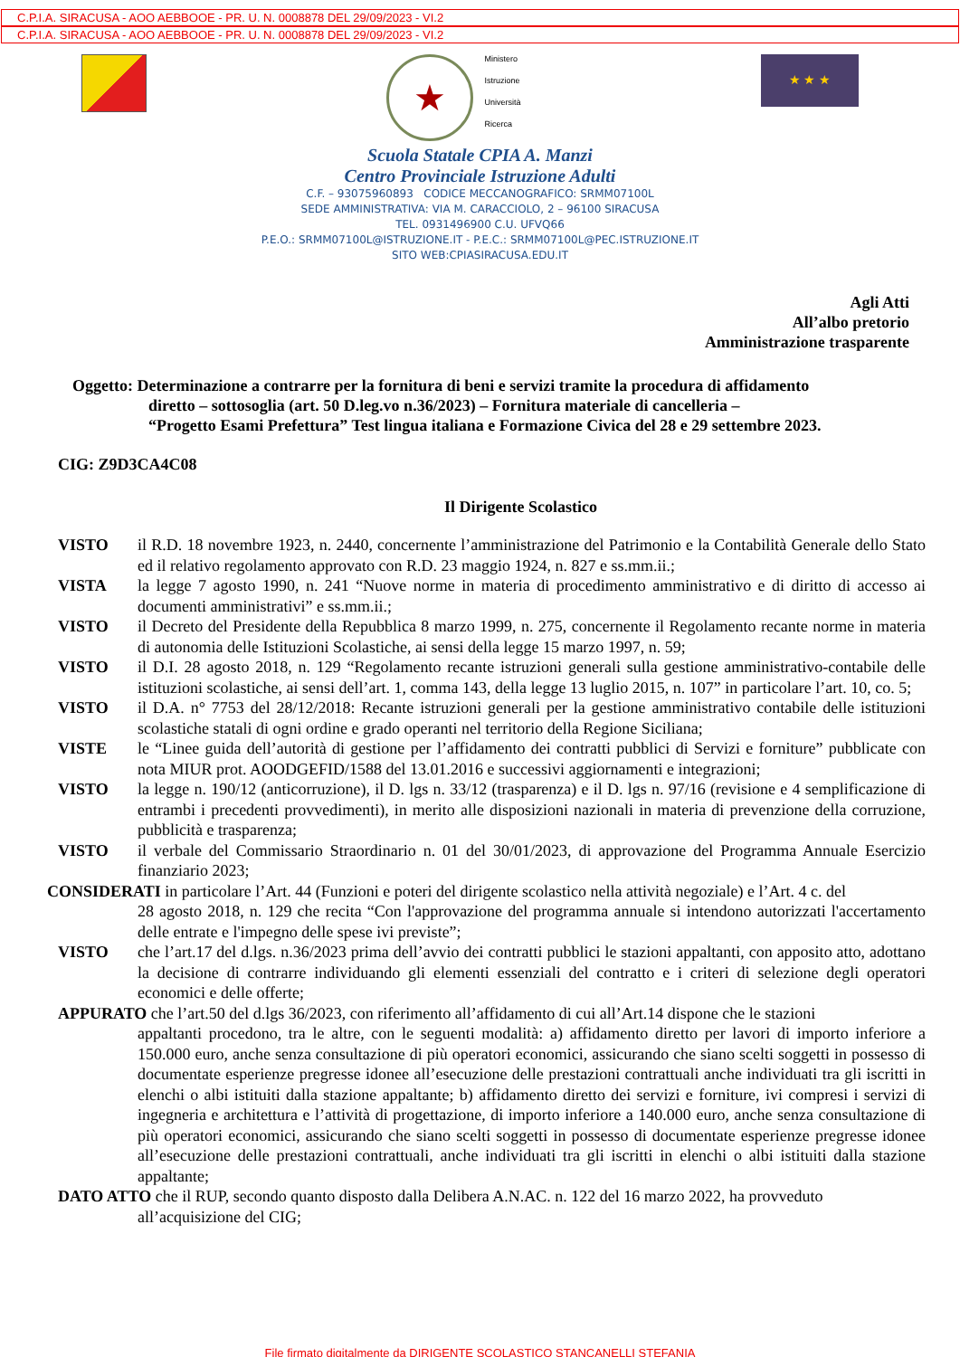C.P.I.A. SIRACUSA - AOO AEBBOOE - PR. U. N. 0008878 DEL 29/09/2023 - VI.2
C.P.I.A. SIRACUSA - AOO AEBBOOE - PR. U. N. 0008878 DEL 29/09/2023 - VI.2
★
Ministero
Istruzione
Università
Ricerca
★ ★ ★
Scuola Statale CPIA A. Manzi
Centro Provinciale Istruzione Adulti
C.F. – 93075960893 CODICE MECCANOGRAFICO: SRMM07100L
SEDE AMMINISTRATIVA: VIA M. CARACCIOLO, 2 – 96100 SIRACUSA
TEL. 0931496900 C.U. UFVQ66
P.E.O.: SRMM07100L@ISTRUZIONE.IT - P.E.C.: SRMM07100L@PEC.ISTRUZIONE.IT
SITO WEB:CPIASIRACUSA.EDU.IT
Agli Atti
All’albo pretorio
Amministrazione trasparente
Oggetto: Determinazione a contrarre per la fornitura di beni e servizi tramite la procedura di affidamento
diretto – sottosoglia (art. 50 D.leg.vo n.36/2023) – Fornitura materiale di cancelleria –
“Progetto Esami Prefettura” Test lingua italiana e Formazione Civica del 28 e 29 settembre 2023.
CIG: Z9D3CA4C08
Il Dirigente Scolastico
VISTO il R.D. 18 novembre 1923, n. 2440, concernente l’amministrazione del Patrimonio e la Contabilità Generale dello Stato ed il relativo regolamento approvato con R.D. 23 maggio 1924, n. 827 e ss.mm.ii.;
VISTA la legge 7 agosto 1990, n. 241 “Nuove norme in materia di procedimento amministrativo e di diritto di accesso ai documenti amministrativi” e ss.mm.ii.;
VISTO il Decreto del Presidente della Repubblica 8 marzo 1999, n. 275, concernente il Regolamento recante norme in materia di autonomia delle Istituzioni Scolastiche, ai sensi della legge 15 marzo 1997, n. 59;
VISTO il D.I. 28 agosto 2018, n. 129 “Regolamento recante istruzioni generali sulla gestione amministrativo-contabile delle istituzioni scolastiche, ai sensi dell’art. 1, comma 143, della legge 13 luglio 2015, n. 107” in particolare l’art. 10, co. 5;
VISTO il D.A. n° 7753 del 28/12/2018: Recante istruzioni generali per la gestione amministrativo contabile delle istituzioni scolastiche statali di ogni ordine e grado operanti nel territorio della Regione Siciliana;
VISTE le “Linee guida dell’autorità di gestione per l’affidamento dei contratti pubblici di Servizi e forniture” pubblicate con nota MIUR prot. AOODGEFID/1588 del 13.01.2016 e successivi aggiornamenti e integrazioni;
VISTO la legge n. 190/12 (anticorruzione), il D. lgs n. 33/12 (trasparenza) e il D. lgs n. 97/16 (revisione e 4 semplificazione di entrambi i precedenti provvedimenti), in merito alle disposizioni nazionali in materia di prevenzione della corruzione, pubblicità e trasparenza;
VISTO il verbale del Commissario Straordinario n. 01 del 30/01/2023, di approvazione del Programma Annuale Esercizio finanziario 2023;
CONSIDERATI in particolare l’Art. 44 (Funzioni e poteri del dirigente scolastico nella attività negoziale) e l’Art. 4 c. del
28 agosto 2018, n. 129 che recita “Con l'approvazione del programma annuale si intendono autorizzati l'accertamento delle entrate e l'impegno delle spese ivi previste”;
VISTO che l’art.17 del d.lgs. n.36/2023 prima dell’avvio dei contratti pubblici le stazioni appaltanti, con apposito atto, adottano la decisione di contrarre individuando gli elementi essenziali del contratto e i criteri di selezione degli operatori economici e delle offerte;
APPURATO che l’art.50 del d.lgs 36/2023, con riferimento all’affidamento di cui all’Art.14 dispone che le stazioni
appaltanti procedono, tra le altre, con le seguenti modalità: a) affidamento diretto per lavori di importo inferiore a 150.000 euro, anche senza consultazione di più operatori economici, assicurando che siano scelti soggetti in possesso di documentate esperienze pregresse idonee all’esecuzione delle prestazioni contrattuali anche individuati tra gli iscritti in elenchi o albi istituiti dalla stazione appaltante; b) affidamento diretto dei servizi e forniture, ivi compresi i servizi di ingegneria e architettura e l’attività di progettazione, di importo inferiore a 140.000 euro, anche senza consultazione di più operatori economici, assicurando che siano scelti soggetti in possesso di documentate esperienze pregresse idonee all’esecuzione delle prestazioni contrattuali, anche individuati tra gli iscritti in elenchi o albi istituiti dalla stazione appaltante;
DATO ATTO che il RUP, secondo quanto disposto dalla Delibera A.N.AC. n. 122 del 16 marzo 2022, ha provveduto
all’acquisizione del CIG;
File firmato digitalmente da DIRIGENTE SCOLASTICO STANCANELLI STEFANIA